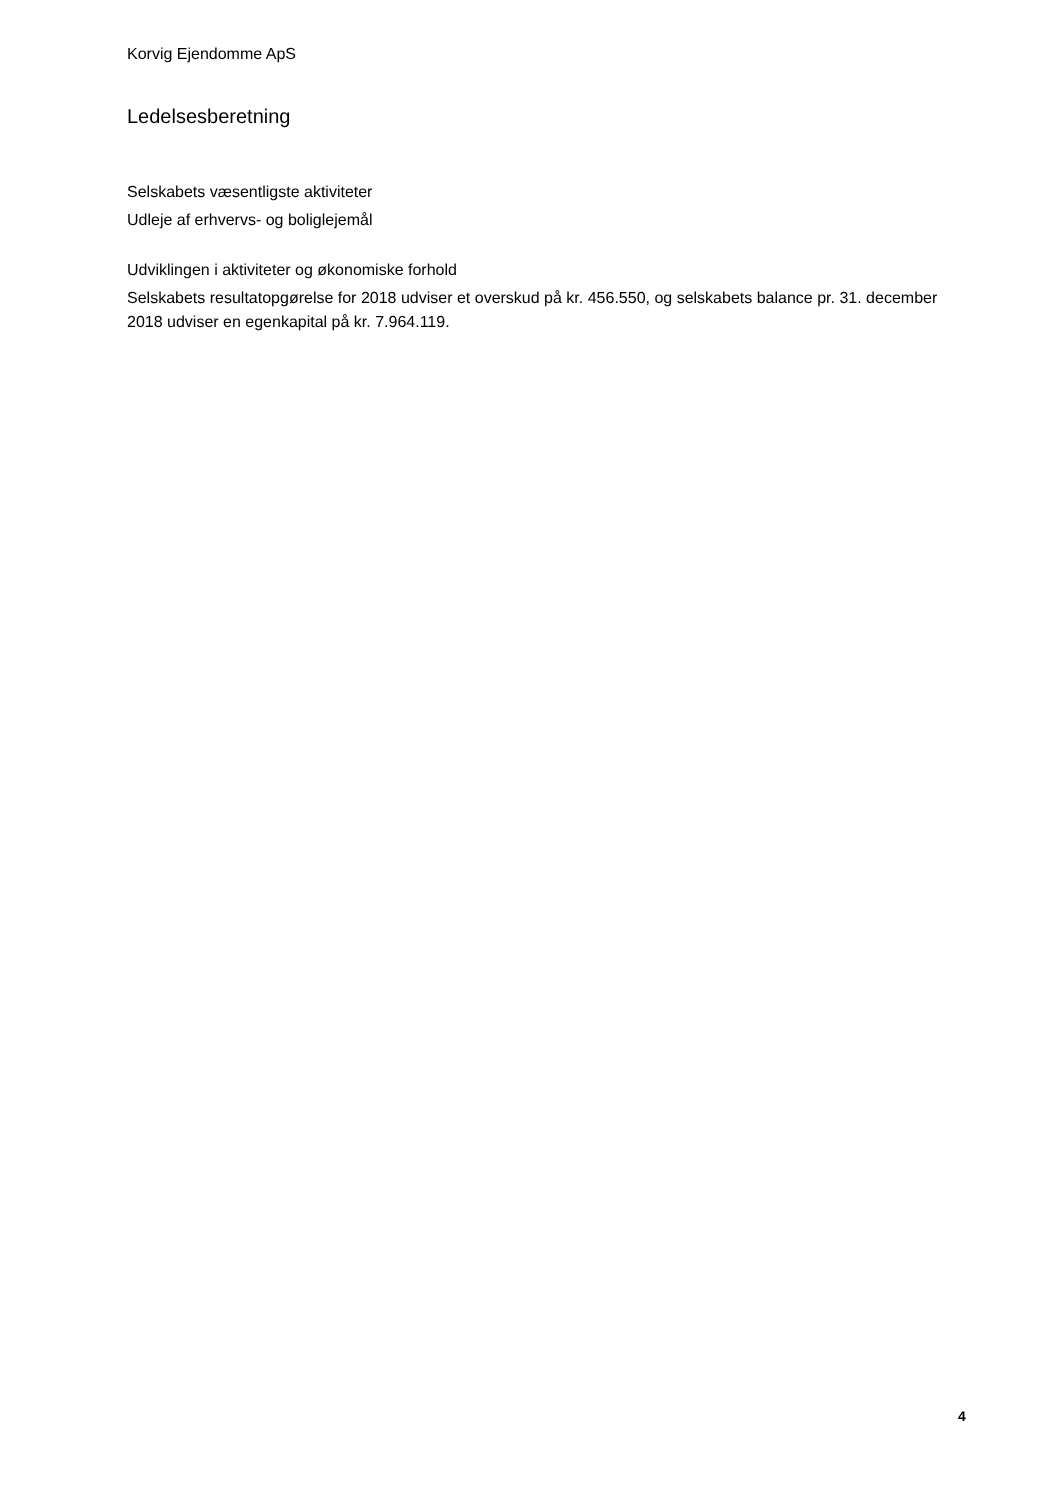Korvig Ejendomme ApS
Ledelsesberetning
Selskabets væsentligste aktiviteter
Udleje af erhvervs- og boliglejemål
Udviklingen i aktiviteter og økonomiske forhold
Selskabets resultatopgørelse for 2018 udviser et overskud på kr. 456.550, og selskabets balance pr. 31. december 2018 udviser en egenkapital på kr. 7.964.119.
4